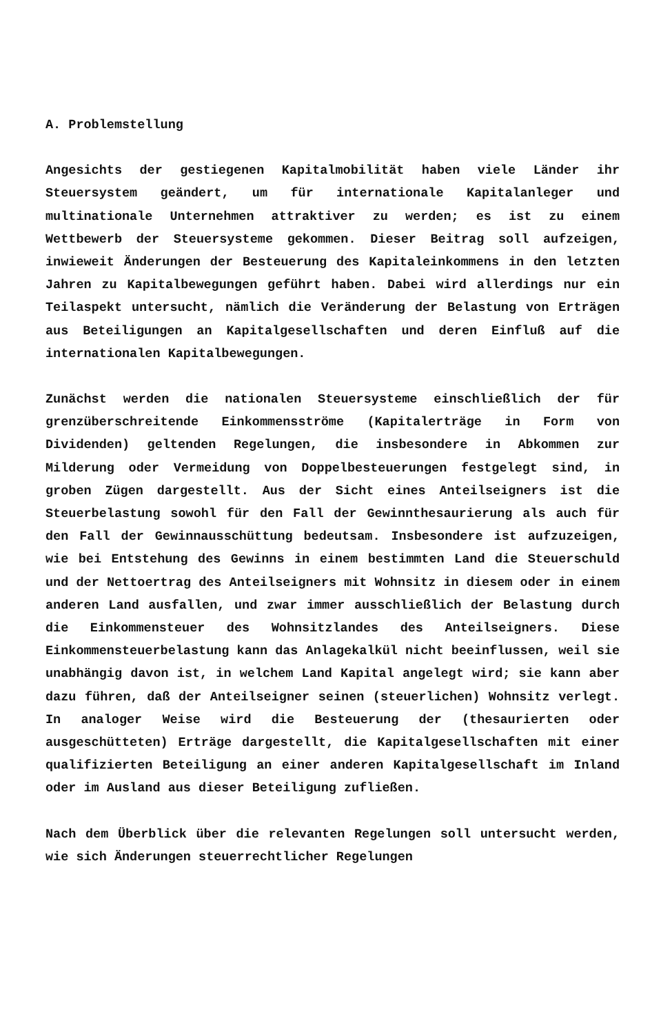A. Problemstellung
Angesichts der gestiegenen Kapitalmobilität haben viele Länder ihr Steuersystem geändert, um für internationale Kapitalanleger und multinationale Unternehmen attraktiver zu werden; es ist zu einem Wettbewerb der Steuersysteme gekommen. Dieser Beitrag soll aufzeigen, inwieweit Änderungen der Besteuerung des Kapitaleinkommens in den letzten Jahren zu Kapitalbewegungen geführt haben. Dabei wird allerdings nur ein Teilaspekt untersucht, nämlich die Veränderung der Belastung von Erträgen aus Beteiligungen an Kapitalgesellschaften und deren Einfluß auf die internationalen Kapitalbewegungen.
Zunächst werden die nationalen Steuersysteme einschließlich der für grenzüberschreitende Einkommensströme (Kapitalerträge in Form von Dividenden) geltenden Regelungen, die insbesondere in Abkommen zur Milderung oder Vermeidung von Doppelbesteuerungen festgelegt sind, in groben Zügen dargestellt. Aus der Sicht eines Anteilseigners ist die Steuerbelastung sowohl für den Fall der Gewinnthesaurierung als auch für den Fall der Gewinnausschüttung bedeutsam. Insbesondere ist aufzuzeigen, wie bei Entstehung des Gewinns in einem bestimmten Land die Steuerschuld und der Nettoertrag des Anteilseigners mit Wohnsitz in diesem oder in einem anderen Land ausfallen, und zwar immer ausschließlich der Belastung durch die Einkommensteuer des Wohnsitzlandes des Anteilseigners. Diese Einkommensteuerbelastung kann das Anlagekalkül nicht beeinflussen, weil sie unabhängig davon ist, in welchem Land Kapital angelegt wird; sie kann aber dazu führen, daß der Anteilseigner seinen (steuerlichen) Wohnsitz verlegt. In analoger Weise wird die Besteuerung der (thesaurierten oder ausgeschütteten) Erträge dargestellt, die Kapitalgesellschaften mit einer qualifizierten Beteiligung an einer anderen Kapitalgesellschaft im Inland oder im Ausland aus dieser Beteiligung zufließen.
Nach dem Überblick über die relevanten Regelungen soll untersucht werden, wie sich Änderungen steuerrechtlicher Regelungen